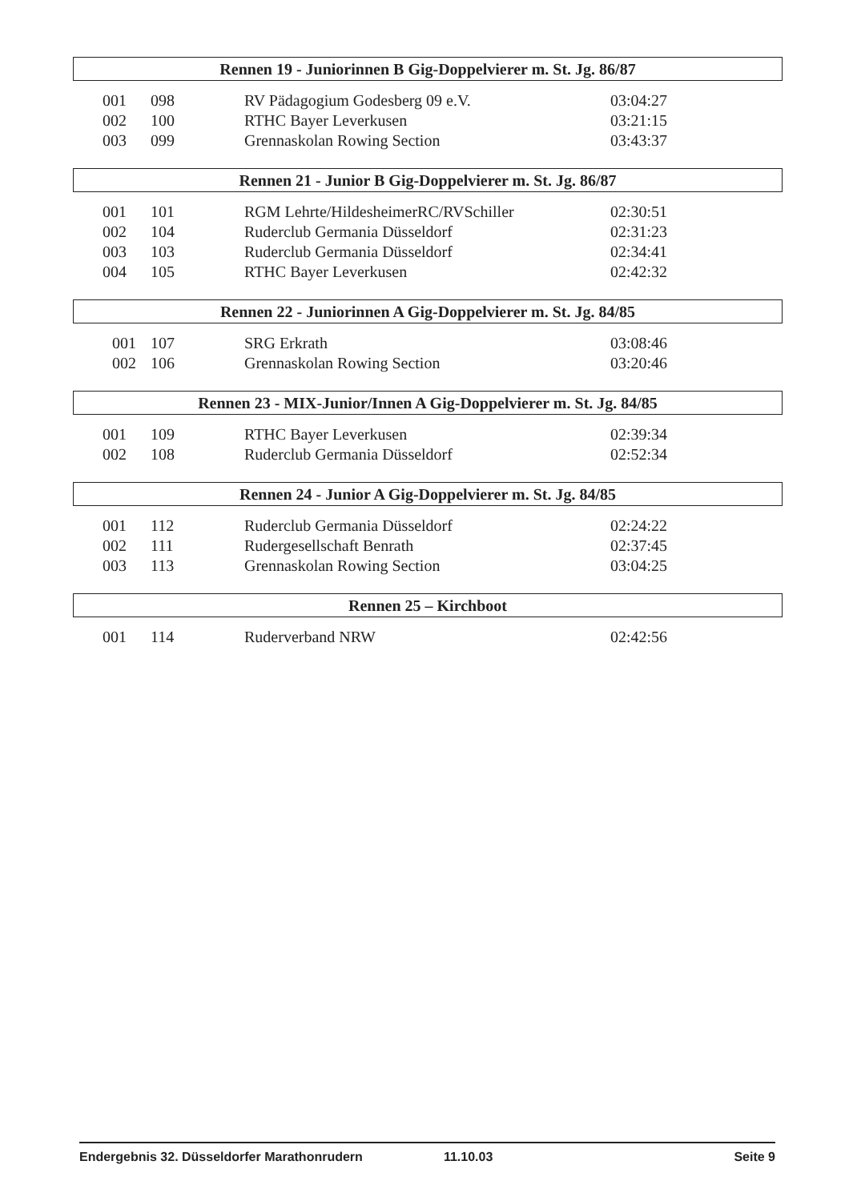Rennen 19 - Juniorinnen B Gig-Doppelvierer m. St. Jg. 86/87
| 001 | 098 | RV Pädagogium Godesberg 09 e.V. | 03:04:27 |
| 002 | 100 | RTHC Bayer Leverkusen | 03:21:15 |
| 003 | 099 | Grennaskolan Rowing Section | 03:43:37 |
Rennen 21 - Junior B Gig-Doppelvierer m. St. Jg. 86/87
| 001 | 101 | RGM Lehrte/HildesheimerRC/RVSchiller | 02:30:51 |
| 002 | 104 | Ruderclub Germania Düsseldorf | 02:31:23 |
| 003 | 103 | Ruderclub Germania Düsseldorf | 02:34:41 |
| 004 | 105 | RTHC Bayer Leverkusen | 02:42:32 |
Rennen 22 - Juniorinnen A Gig-Doppelvierer m. St. Jg. 84/85
| 001 | 107 | SRG Erkrath | 03:08:46 |
| 002 | 106 | Grennaskolan Rowing Section | 03:20:46 |
Rennen 23 - MIX-Junior/Innen A Gig-Doppelvierer m. St. Jg. 84/85
| 001 | 109 | RTHC Bayer Leverkusen | 02:39:34 |
| 002 | 108 | Ruderclub Germania Düsseldorf | 02:52:34 |
Rennen 24 - Junior A Gig-Doppelvierer m. St. Jg. 84/85
| 001 | 112 | Ruderclub Germania Düsseldorf | 02:24:22 |
| 002 | 111 | Rudergesellschaft Benrath | 02:37:45 |
| 003 | 113 | Grennaskolan Rowing Section | 03:04:25 |
Rennen 25 – Kirchboot
| 001 | 114 | Ruderverband NRW | 02:42:56 |
Endergebnis 32. Düsseldorfer Marathonrudern 11.10.03 Seite 9